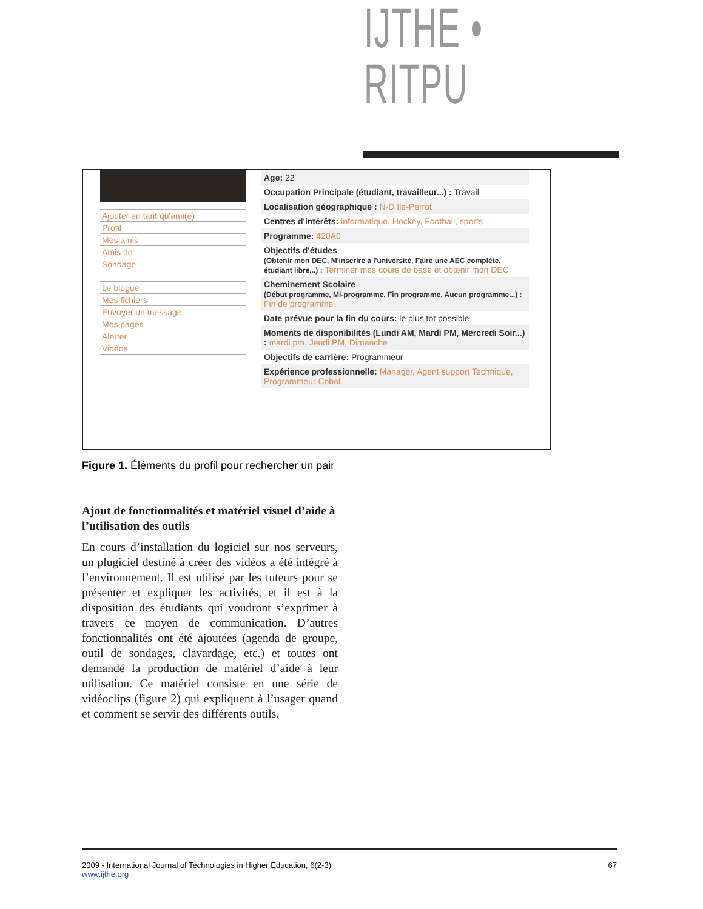IJTHE • RITPU
Ajouter en tant qu'ami(e)
Profil
Mes amis
Amis de
Sondage
Le blogue
Mes fichiers
Envoyer un message
Mes pages
Alerter
Vidéos
Age: 22
Occupation Principale (étudiant, travailleur...) : Travail
Localisation géographique : N-D Ile-Perrot
Centres d'intérêts: informatique, Hockey, Football, sports
Programme: 420A0
Objectifs d'études
(Obtenir mon DEC, M'inscrire à l'université, Faire une AEC complète, étudiant libre...) : Terminer mes cours de base et obtenir mon DEC
Cheminement Scolaire
(Début programme, Mi-programme, Fin programme, Aucun programme...) : Fin de programme
Date prévue pour la fin du cours: le plus tot possible
Moments de disponibilités (Lundi AM, Mardi PM, Mercredi Soir...) : mardi pm, Jeudi PM, Dimanche
Objectifs de carrière: Programmeur
Expérience professionnelle: Manager, Agent support Technique, Programmeur Cobol
Figure 1. Éléments du profil pour rechercher un pair
Ajout de fonctionnalités et matériel visuel d’aide à l’utilisation des outils
En cours d’installation du logiciel sur nos serveurs, un plugiciel destiné à créer des vidéos a été intégré à l’environnement. Il est utilisé par les tuteurs pour se présenter et expliquer les activités, et il est à la disposition des étudiants qui voudront s’exprimer à travers ce moyen de communication. D’autres fonctionnalités ont été ajoutées (agenda de groupe, outil de sondages, clavardage, etc.) et toutes ont demandé la production de matériel d’aide à leur utilisation. Ce matériel consiste en une série de vidéoclips (figure 2) qui expliquent à l’usager quand et comment se servir des différents outils.
2009 - International Journal of Technologies in Higher Education, 6(2-3)
www.ijthe.org
67